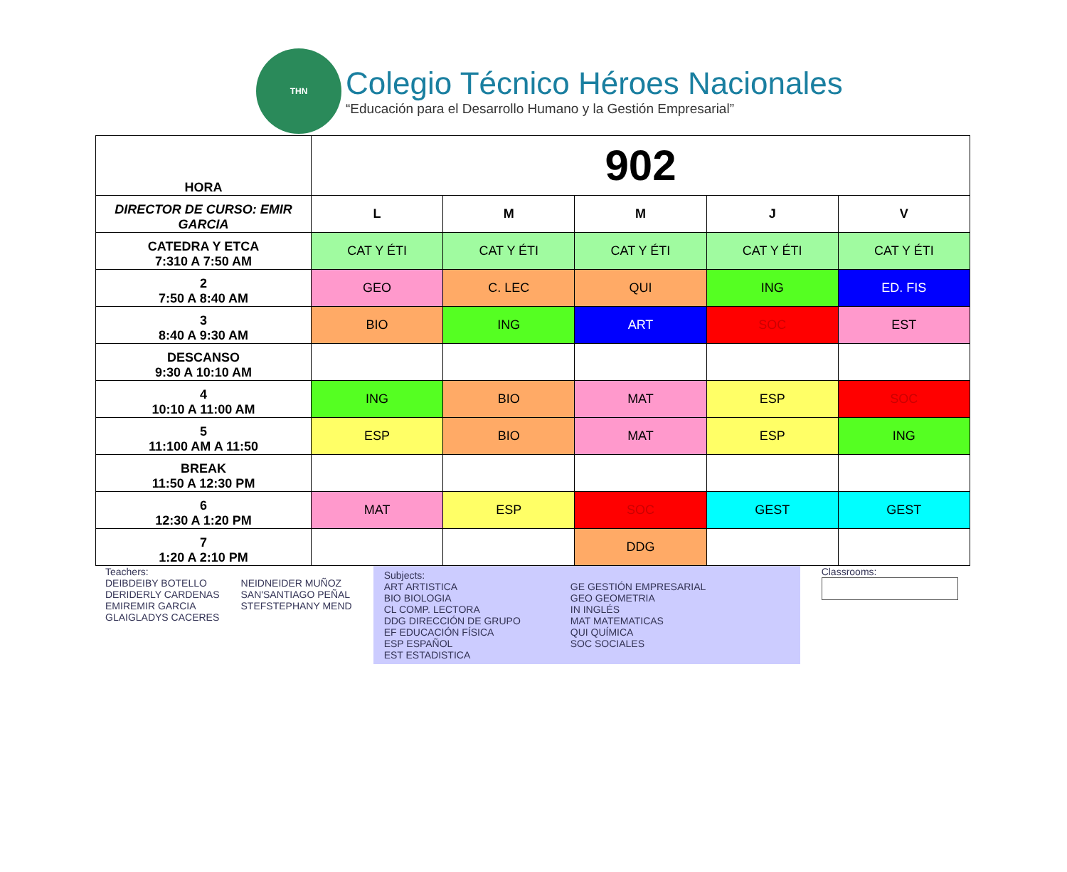THN
Colegio Técnico Héroes Nacionales
“Educación para el Desarrollo Humano y la Gestión Empresarial”
| HORA | 902 | | | | |
| DIRECTOR DE CURSO: EMIR GARCIA | L | M | M | J | V |
| CATEDRA Y ETCA 7:310 A 7:50 AM | CAT Y ÉTI | CAT Y ÉTI | CAT Y ÉTI | CAT Y ÉTI | CAT Y ÉTI |
| 2 7:50 A 8:40 AM | GEO | C. LEC | QUI | ING | ED. FIS |
| 3 8:40 A 9:30 AM | BIO | ING | ART | SOC | EST |
| DESCANSO 9:30 A 10:10 AM | | | | | |
| 4 10:10 A 11:00 AM | ING | BIO | MAT | ESP | SOC |
| 5 11:100 AM A 11:50 | ESP | BIO | MAT | ESP | ING |
| BREAK 11:50 A 12:30 PM | | | | | |
| 6 12:30 A 1:20 PM | MAT | ESP | SOC | GEST | GEST |
| 7 1:20 A 2:10 PM | | | DDG | | |
Teachers:
DEIBDEIBY BOTELLO
DERIDERLY CARDENAS
EMIREMIR GARCIA
GLAIGLADYS CACERES
NEIDNEIDER MUÑOZ
SAN'SANTIAGO PEÑAL
STEFSTEPHANY MEND
Subjects:
ART ARTISTICA
BIO BIOLOGIA
CL COMP. LECTORA
DDG DIRECCIÓN DE GRUPO
EF EDUCACIÓN FÍSICA
ESP ESPAÑOL
EST ESTADISTICA
GE GESTIÓN EMPRESARIAL
GEO GEOMETRIA
IN INGLÉS
MAT MATEMATICAS
QUI QUÍMICA
SOC SOCIALES
Classrooms: